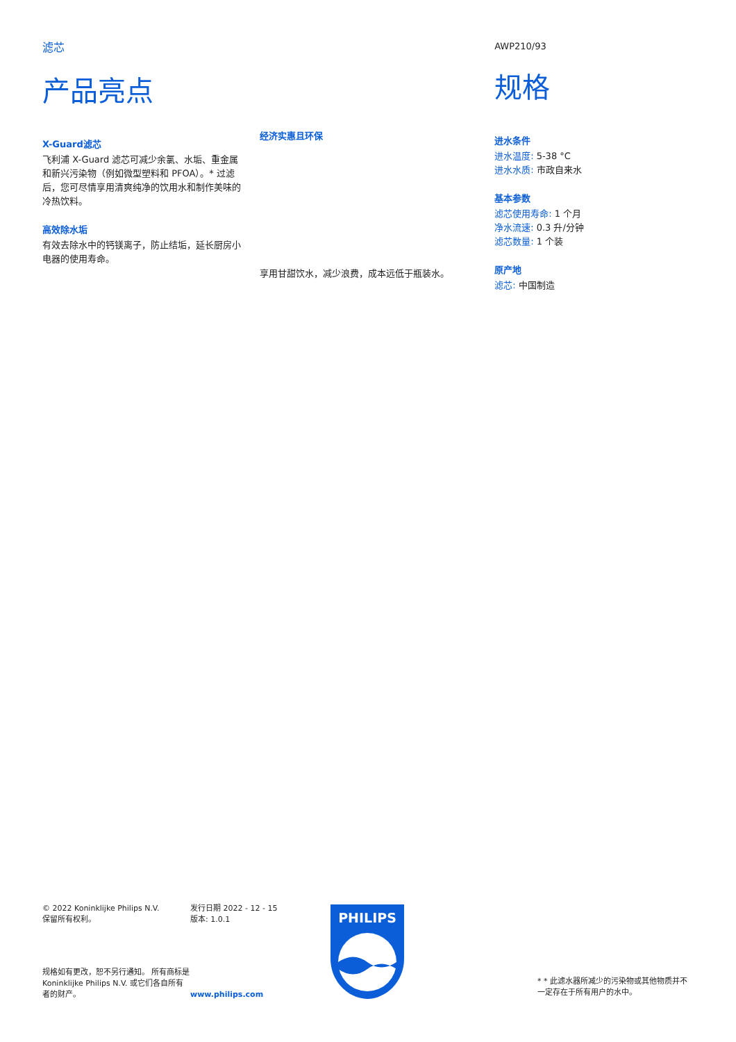滤芯
产品亮点
X-Guard滤芯
飞利浦 X-Guard 滤芯可减少余氯、水垢、重金属和新兴污染物（例如微型塑料和 PFOA）。* 过滤后，您可尽情享用清爽纯净的饮用水和制作美味的冷热饮料。
高效除水垢
有效去除水中的钙镁离子，防止结垢，延长厨房小电器的使用寿命。
经济实惠且环保
享用甘甜饮水，减少浪费，成本远低于瓶装水。
AWP210/93
规格
进水条件
进水温度: 5-38 °C
进水水质: 市政自来水
基本参数
滤芯使用寿命: 1 个月
净水流速: 0.3 升/分钟
滤芯数量: 1 个装
原产地
滤芯: 中国制造
© 2022 Koninklijke Philips N.V.
保留所有权利。
规格如有更改，恕不另行通知。 所有商标是 Koninklijke Philips N.V. 或它们各自所有者的财产。
发行日期 2022 - 12 - 15
版本: 1.0.1
www.philips.com
PHILIPS
* * 此滤水器所减少的污染物或其他物质并不一定存在于所有用户的水中。